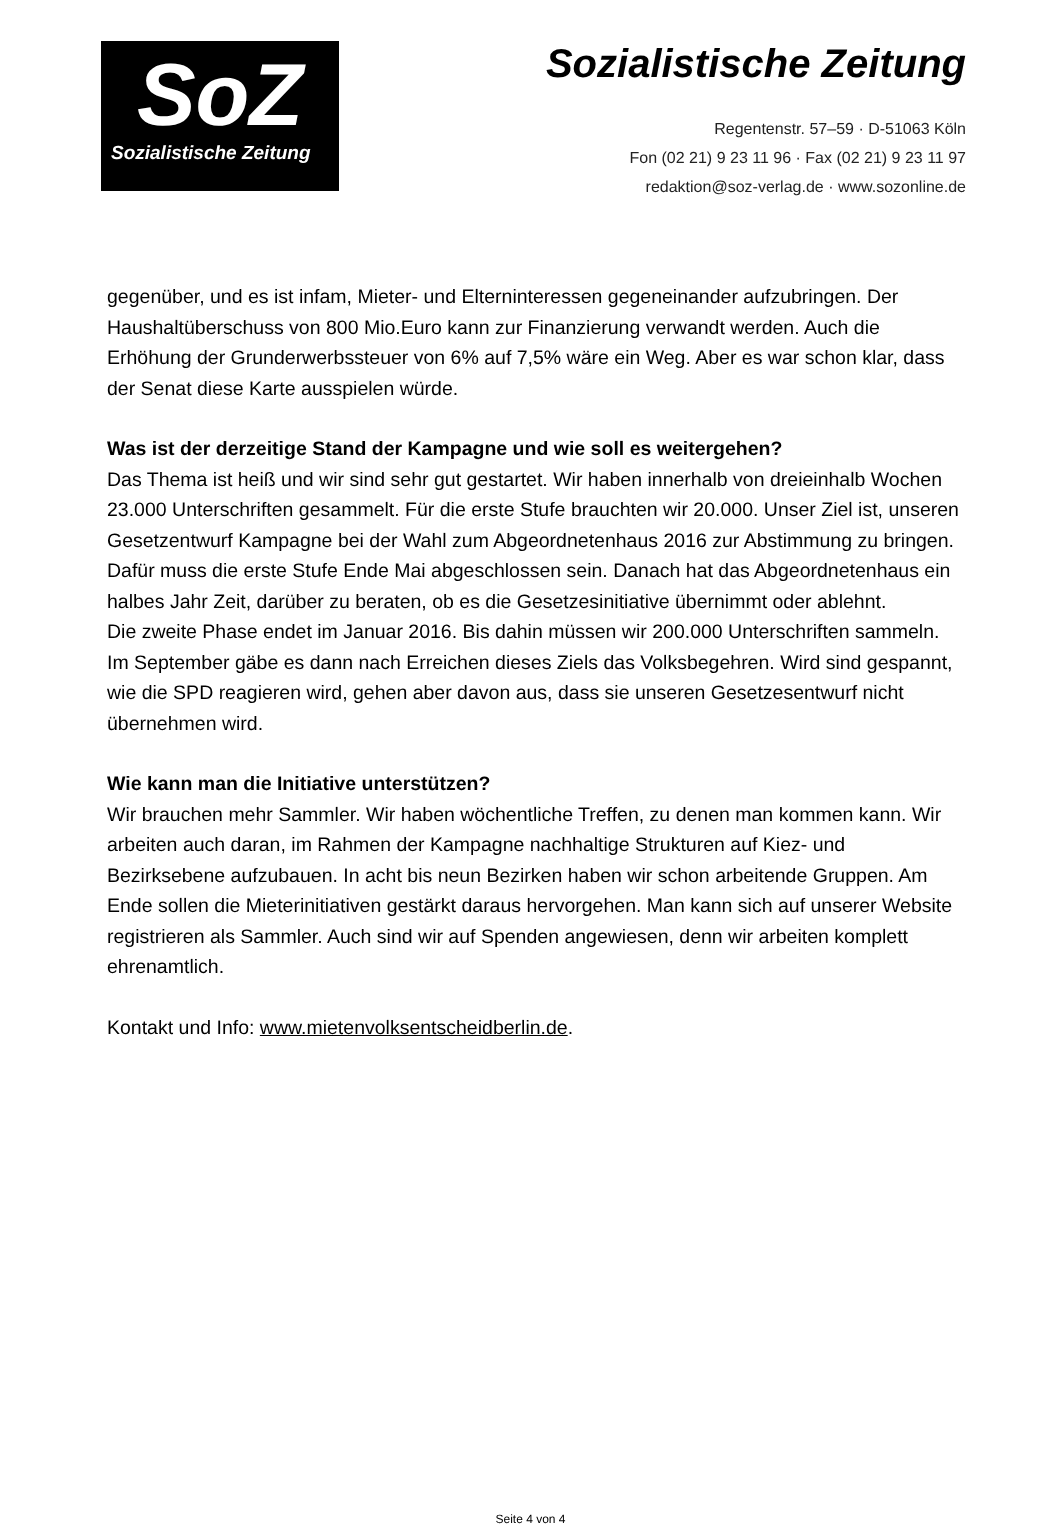SoZ
Sozialistische Zeitung
Sozialistische Zeitung
Regentenstr. 57–59 · D-51063 Köln
Fon (02 21) 9 23 11 96 · Fax (02 21) 9 23 11 97
redaktion@soz-verlag.de · www.sozonline.de
gegenüber, und es ist infam, Mieter- und Elterninteressen gegeneinander aufzubringen. Der Haushaltüberschuss von 800 Mio.Euro kann zur Finanzierung verwandt werden. Auch die Erhöhung der Grunderwerbssteuer von 6% auf 7,5% wäre ein Weg. Aber es war schon klar, dass der Senat diese Karte ausspielen würde.
Was ist der derzeitige Stand der Kampagne und wie soll es weitergehen?
Das Thema ist heiß und wir sind sehr gut gestartet. Wir haben innerhalb von dreieinhalb Wochen 23.000 Unterschriften gesammelt. Für die erste Stufe brauchten wir 20.000. Unser Ziel ist, unseren Gesetzentwurf Kampagne bei der Wahl zum Abgeordnetenhaus 2016 zur Abstimmung zu bringen. Dafür muss die erste Stufe Ende Mai abgeschlossen sein. Danach hat das Abgeordnetenhaus ein halbes Jahr Zeit, darüber zu beraten, ob es die Gesetzesinitiative übernimmt oder ablehnt.
Die zweite Phase endet im Januar 2016. Bis dahin müssen wir 200.000 Unterschriften sammeln. Im September gäbe es dann nach Erreichen dieses Ziels das Volksbegehren. Wird sind gespannt, wie die SPD reagieren wird, gehen aber davon aus, dass sie unseren Gesetzesentwurf nicht übernehmen wird.
Wie kann man die Initiative unterstützen?
Wir brauchen mehr Sammler. Wir haben wöchentliche Treffen, zu denen man kommen kann. Wir arbeiten auch daran, im Rahmen der Kampagne nachhaltige Strukturen auf Kiez- und Bezirksebene aufzubauen. In acht bis neun Bezirken haben wir schon arbeitende Gruppen. Am Ende sollen die Mieterinitiativen gestärkt daraus hervorgehen. Man kann sich auf unserer Website registrieren als Sammler. Auch sind wir auf Spenden angewiesen, denn wir arbeiten komplett ehrenamtlich.
Kontakt und Info: www.mietenvolksentscheidberlin.de.
Seite 4 von 4